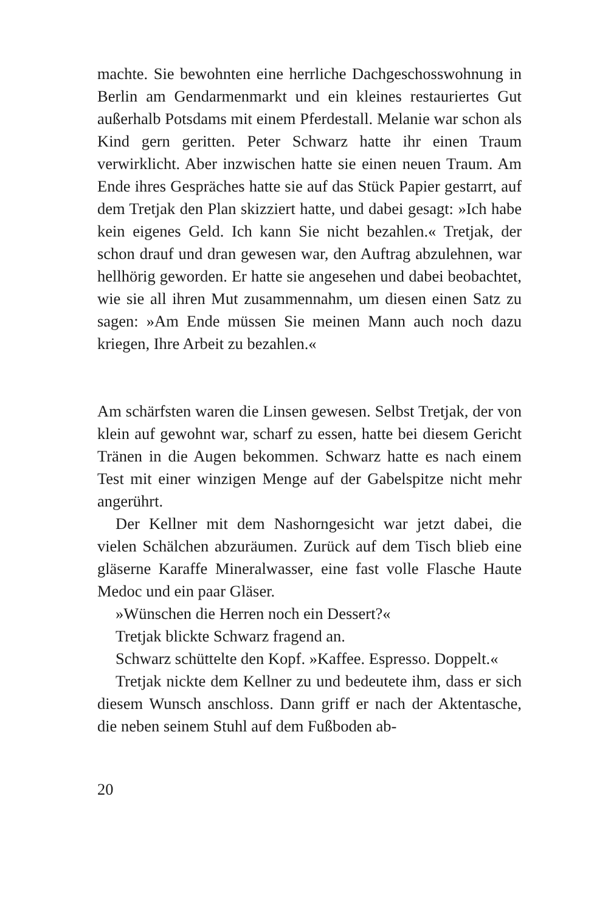machte. Sie bewohnten eine herrliche Dachgeschosswohnung in Berlin am Gendarmenmarkt und ein kleines restauriertes Gut außerhalb Potsdams mit einem Pferdestall. Melanie war schon als Kind gern geritten. Peter Schwarz hatte ihr einen Traum verwirklicht. Aber inzwischen hatte sie einen neuen Traum. Am Ende ihres Gespräches hatte sie auf das Stück Papier gestarrt, auf dem Tretjak den Plan skizziert hatte, und dabei gesagt: »Ich habe kein eigenes Geld. Ich kann Sie nicht bezahlen.« Tretjak, der schon drauf und dran gewesen war, den Auftrag abzulehnen, war hellhörig geworden. Er hatte sie angesehen und dabei beobachtet, wie sie all ihren Mut zusammennahm, um diesen einen Satz zu sagen: »Am Ende müssen Sie meinen Mann auch noch dazu kriegen, Ihre Arbeit zu bezahlen.«
Am schärfsten waren die Linsen gewesen. Selbst Tretjak, der von klein auf gewohnt war, scharf zu essen, hatte bei diesem Gericht Tränen in die Augen bekommen. Schwarz hatte es nach einem Test mit einer winzigen Menge auf der Gabelspitze nicht mehr angerührt.
Der Kellner mit dem Nashorngesicht war jetzt dabei, die vielen Schälchen abzuräumen. Zurück auf dem Tisch blieb eine gläserne Karaffe Mineralwasser, eine fast volle Flasche Haute Medoc und ein paar Gläser.
»Wünschen die Herren noch ein Dessert?«
Tretjak blickte Schwarz fragend an.
Schwarz schüttelte den Kopf. »Kaffee. Espresso. Doppelt.«
Tretjak nickte dem Kellner zu und bedeutete ihm, dass er sich diesem Wunsch anschloss. Dann griff er nach der Aktentasche, die neben seinem Stuhl auf dem Fußboden ab-
20